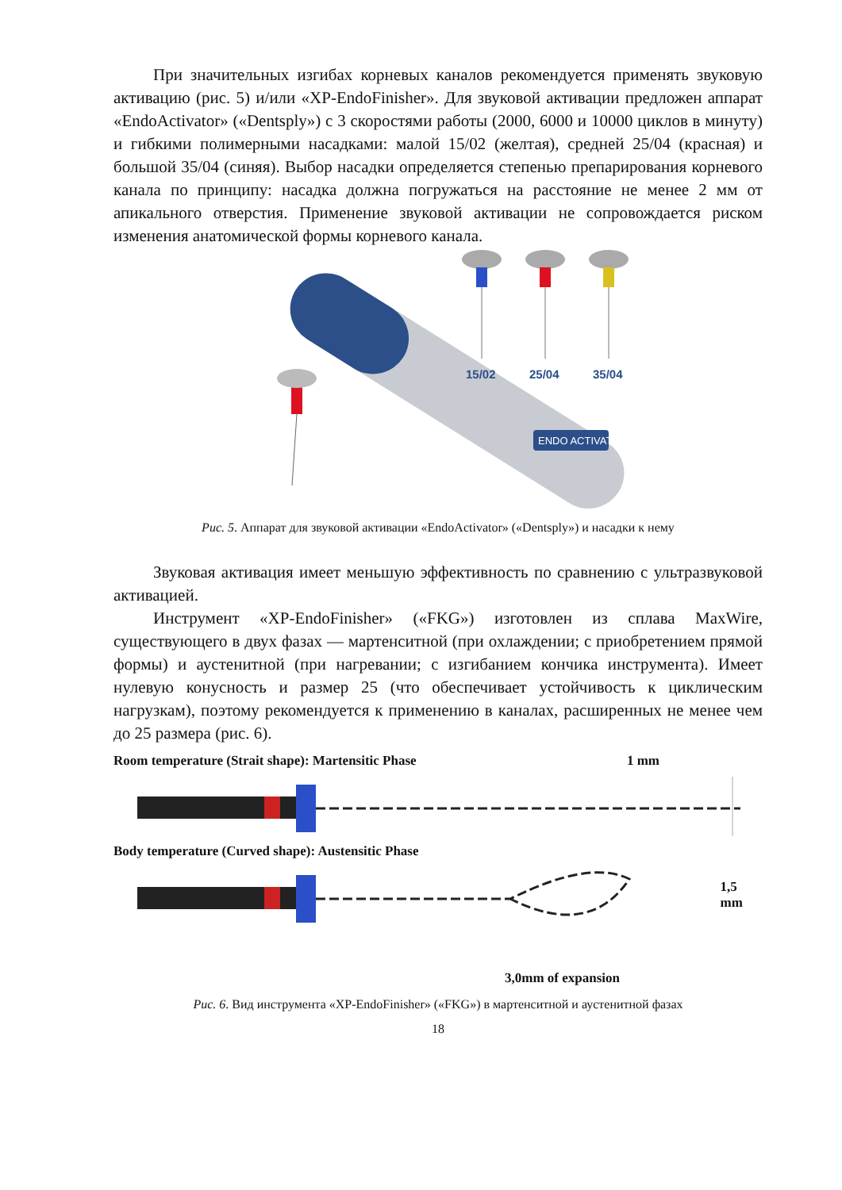При значительных изгибах корневых каналов рекомендуется применять звуковую активацию (рис. 5) и/или «XP-EndoFinisher». Для звуковой активации предложен аппарат «EndoActivator» («Dentsply») с 3 скоростями работы (2000, 6000 и 10000 циклов в минуту) и гибкими полимерными насадками: малой 15/02 (желтая), средней 25/04 (красная) и большой 35/04 (синяя). Выбор насадки определяется степенью препарирования корневого канала по принципу: насадка должна погружаться на расстояние не менее 2 мм от апикального отверстия. Применение звуковой активации не сопровождается риском изменения анатомической формы корневого канала.
ENDO ACTIVATOR
15/02
25/04
35/04
Рис. 5. Аппарат для звуковой активации «EndoActivator» («Dentsply») и насадки к нему
Звуковая активация имеет меньшую эффективность по сравнению с ультразвуковой активацией.
Инструмент «XP-EndoFinisher» («FKG») изготовлен из сплава MaxWire, существующего в двух фазах — мартенситной (при охлаждении; с приобретением прямой формы) и аустенитной (при нагревании; с изгибанием кончика инструмента). Имеет нулевую конусность и размер 25 (что обеспечивает устойчивость к циклическим нагрузкам), поэтому рекомендуется к применению в каналах, расширенных не менее чем до 25 размера (рис. 6).
Room temperature (Strait shape): Martensitic Phase 1 mm
Body temperature (Curved shape): Austensitic Phase
1,5 mm
3,0mm of expansion
Рис. 6. Вид инструмента «XP-EndoFinisher» («FKG») в мартенситной и аустенитной фазах
18